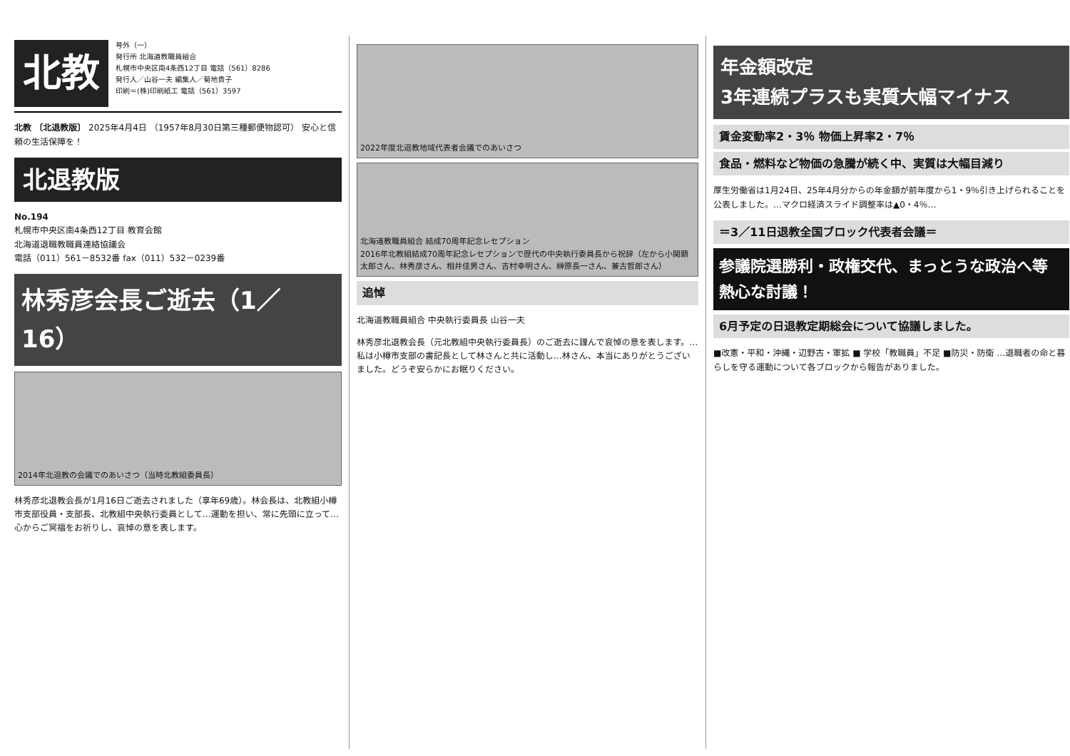北教
号外（一）
発行所 北海道教職員組合
札幌市中央区南4条西12丁目 電話（561）8286
発行人／山谷一夫 編集人／菊地貴子
印刷＝(株)印刷紙工 電話（561）3597
北教 〔北退教版〕 2025年4月4日 （1957年8月30日第三種郵便物認可） 安心と信頼の生活保障を！
北退教版
No.194
札幌市中央区南4条西12丁目 教育会館
北海道退職教職員連絡協議会
電話（011）561－8532番 fax（011）532－0239番
林秀彦会長ご逝去（1／16）
2014年北退教の会議でのあいさつ（当時北教組委員長）
林秀彦北退教会長が1月16日ご逝去されました（享年69歳）。林会長は、北教組小樽市支部役員・支部長、北教組中央執行委員として…運動を担い、常に先頭に立って…心からご冥福をお祈りし、哀悼の意を表します。
2022年度北退教地域代表者会議でのあいさつ
北海道教職員組合 結成70周年記念レセプション
2016年北教組結成70周年記念レセプションで歴代の中央執行委員長から祝辞（左から小関顕太郎さん、林秀彦さん、相井佳男さん、吉村幸明さん、榊原長一さん、兼古哲郎さん）
追悼
北海道教職員組合 中央執行委員長 山谷一夫
林秀彦北退教会長（元北教組中央執行委員長）のご逝去に謹んで哀悼の意を表します。…私は小樽市支部の書記長として林さんと共に活動し…林さん、本当にありがとうございました。どうぞ安らかにお眠りください。
年金額改定
3年連続プラスも実質大幅マイナス
賃金変動率2・3％ 物価上昇率2・7％
食品・燃料など物価の急騰が続く中、実質は大幅目減り
厚生労働省は1月24日、25年4月分からの年金額が前年度から1・9％引き上げられることを公表しました。…マクロ経済スライド調整率は▲0・4％…
＝3／11日退教全国ブロック代表者会議＝
参議院選勝利・政権交代、まっとうな政治へ等熱心な討議！
6月予定の日退教定期総会について協議しました。
■改憲・平和・沖縄・辺野古・軍拡 ■ 学校「教職員」不足 ■防災・防衛 …退職者の命と暮らしを守る運動について各ブロックから報告がありました。